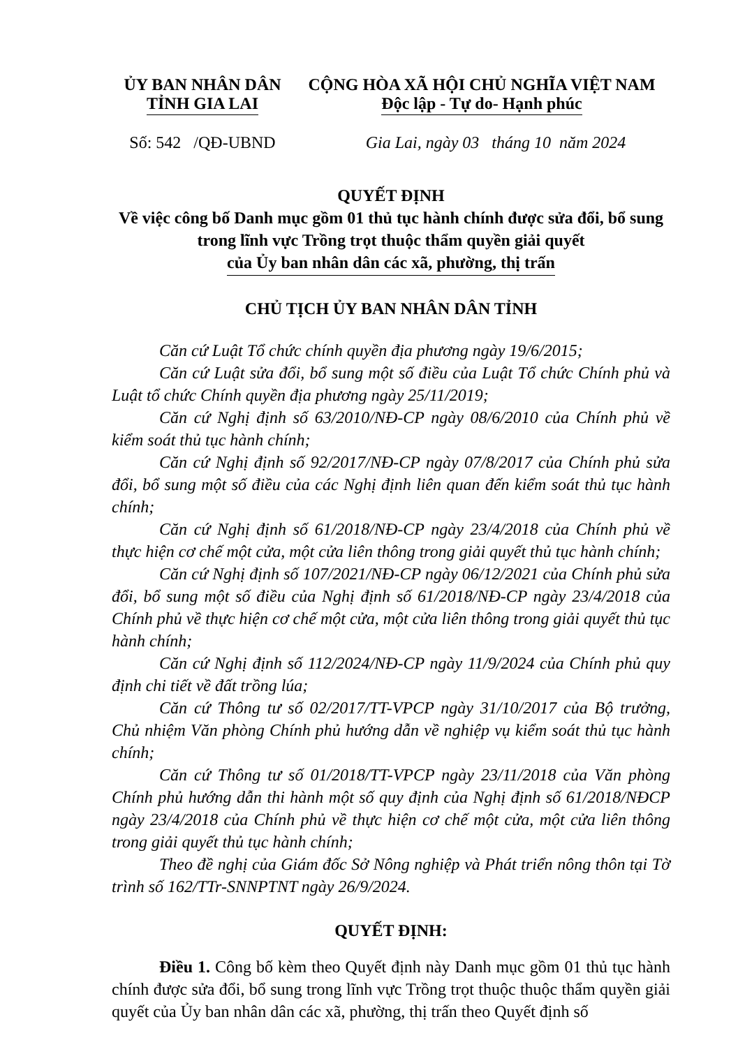ỦY BAN NHÂN DÂN
TỈNH GIA LAI
CỘNG HÒA XÃ HỘI CHỦ NGHĨA VIỆT NAM
Độc lập - Tự do- Hạnh phúc
Số: 542 /QĐ-UBND Gia Lai, ngày 03 tháng 10 năm 2024
QUYẾT ĐỊNH
Về việc công bố Danh mục gồm 01 thủ tục hành chính được sửa đổi, bổ sung trong lĩnh vực Trồng trọt thuộc thẩm quyền giải quyết
của Ủy ban nhân dân các xã, phường, thị trấn
CHỦ TỊCH ỦY BAN NHÂN DÂN TỈNH
Căn cứ Luật Tổ chức chính quyền địa phương ngày 19/6/2015;
Căn cứ Luật sửa đổi, bổ sung một số điều của Luật Tổ chức Chính phủ và Luật tổ chức Chính quyền địa phương ngày 25/11/2019;
Căn cứ Nghị định số 63/2010/NĐ-CP ngày 08/6/2010 của Chính phủ về kiểm soát thủ tục hành chính;
Căn cứ Nghị định số 92/2017/NĐ-CP ngày 07/8/2017 của Chính phủ sửa đổi, bổ sung một số điều của các Nghị định liên quan đến kiểm soát thủ tục hành chính;
Căn cứ Nghị định số 61/2018/NĐ-CP ngày 23/4/2018 của Chính phủ về thực hiện cơ chế một cửa, một cửa liên thông trong giải quyết thủ tục hành chính;
Căn cứ Nghị định số 107/2021/NĐ-CP ngày 06/12/2021 của Chính phủ sửa đổi, bổ sung một số điều của Nghị định số 61/2018/NĐ-CP ngày 23/4/2018 của Chính phủ về thực hiện cơ chế một cửa, một cửa liên thông trong giải quyết thủ tục hành chính;
Căn cứ Nghị định số 112/2024/NĐ-CP ngày 11/9/2024 của Chính phủ quy định chi tiết về đất trồng lúa;
Căn cứ Thông tư số 02/2017/TT-VPCP ngày 31/10/2017 của Bộ trưởng, Chủ nhiệm Văn phòng Chính phủ hướng dẫn về nghiệp vụ kiểm soát thủ tục hành chính;
Căn cứ Thông tư số 01/2018/TT-VPCP ngày 23/11/2018 của Văn phòng Chính phủ hướng dẫn thi hành một số quy định của Nghị định số 61/2018/NĐCP ngày 23/4/2018 của Chính phủ về thực hiện cơ chế một cửa, một cửa liên thông trong giải quyết thủ tục hành chính;
Theo đề nghị của Giám đốc Sở Nông nghiệp và Phát triển nông thôn tại Tờ trình số 162/TTr-SNNPTNT ngày 26/9/2024.
QUYẾT ĐỊNH:
Điều 1. Công bố kèm theo Quyết định này Danh mục gồm 01 thủ tục hành chính được sửa đổi, bổ sung trong lĩnh vực Trồng trọt thuộc thuộc thẩm quyền giải quyết của Ủy ban nhân dân các xã, phường, thị trấn theo Quyết định số